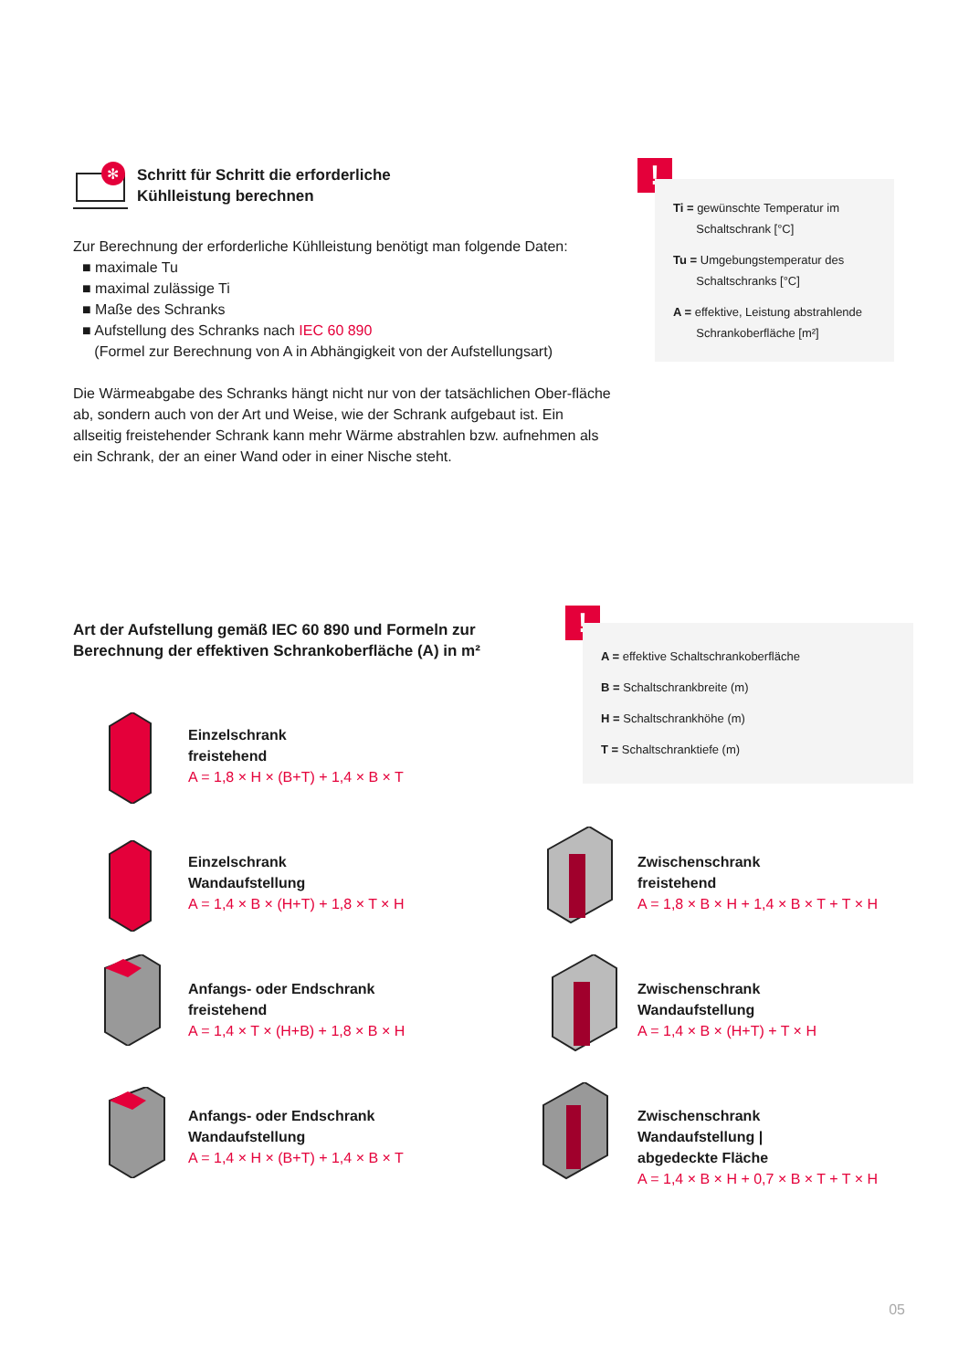✻
Schritt für Schritt die erforderliche
Kühlleistung berechnen
Zur Berechnung der erforderliche Kühlleistung benötigt man folgende Daten:
■ maximale Tu
■ maximal zulässige Ti
■ Maße des Schranks
■ Aufstellung des Schranks nach IEC 60 890
(Formel zur Berechnung von A in Abhängigkeit von der Aufstellungsart)
Die Wärmeabgabe des Schranks hängt nicht nur von der tatsächlichen Ober-fläche ab, sondern auch von der Art und Weise, wie der Schrank aufgebaut ist. Ein allseitig freistehender Schrank kann mehr Wärme abstrahlen bzw. aufnehmen als ein Schrank, der an einer Wand oder in einer Nische steht.
!
Ti = gewünschte Temperatur im
Schaltschrank [°C]
Tu = Umgebungstemperatur des
Schaltschranks [°C]
A = effektive, Leistung abstrahlende
Schrankoberfläche [m²]
Art der Aufstellung gemäß IEC 60 890 und Formeln zur
Berechnung der effektiven Schrankoberfläche (A) in m²
!
A = effektive Schaltschrankoberfläche
B = Schaltschrankbreite (m)
H = Schaltschrankhöhe (m)
T = Schaltschranktiefe (m)
Einzelschrank
freistehend
A = 1,8 × H × (B+T) + 1,4 × B × T
Einzelschrank
Wandaufstellung
A = 1,4 × B × (H+T) + 1,8 × T × H
Anfangs- oder Endschrank
freistehend
A = 1,4 × T × (H+B) + 1,8 × B × H
Anfangs- oder Endschrank
Wandaufstellung
A = 1,4 × H × (B+T) + 1,4 × B × T
Zwischenschrank
freistehend
A = 1,8 × B × H + 1,4 × B × T + T × H
Zwischenschrank
Wandaufstellung
A = 1,4 × B × (H+T) + T × H
Zwischenschrank
Wandaufstellung |
abgedeckte Fläche
A = 1,4 × B × H + 0,7 × B × T + T × H
05